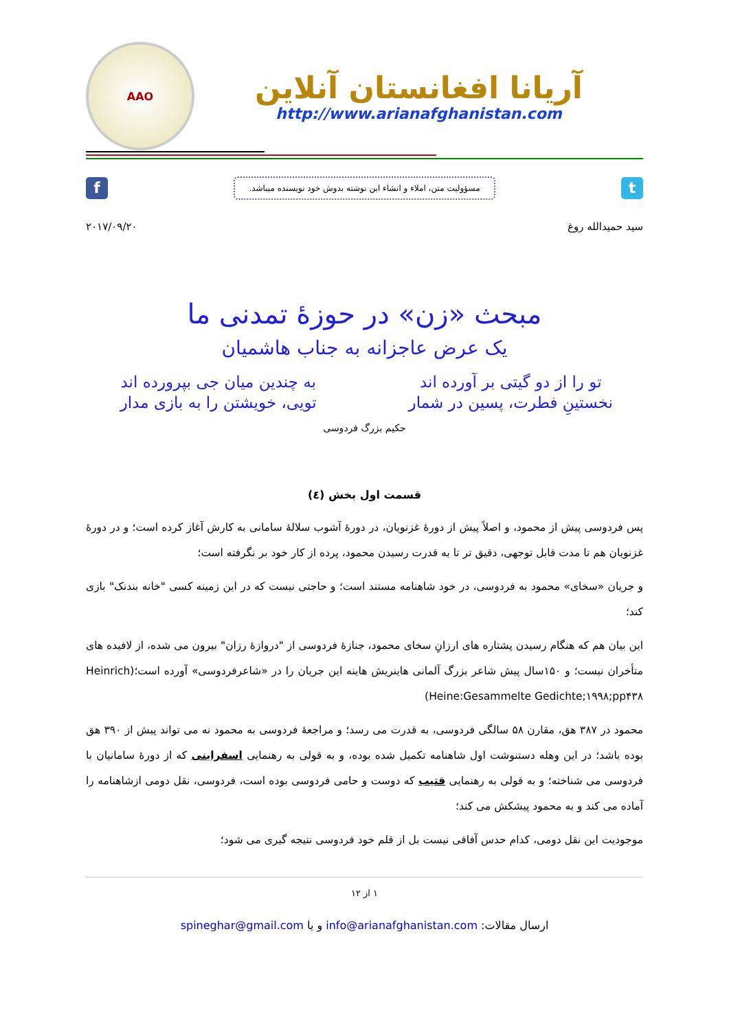AAO
آریانا افغانستان آنلاین
http://www.arianafghanistan.com
f
مسؤولیت متن، املاء و انشاء این نوشته بدوش خود نویسنده میباشد.
t
سید حمیدالله روغ ۲۰۱۷/۰۹/۲۰
مبحث «زن» در حوزۀ تمدنی ما
یک عرض عاجزانه به جناب هاشمیان
تو را از دو گیتی بر آورده اند
به چندین میان جی بپرورده اند
نخستینِ فطرت، پسین در شمار
تویی، خویشتن را به بازی مدار
حکیم بزرگ فردوسی
قسمت اول بخش (٤)
پس فردوسی پیش از محمود، و اصلاً پیش از دورۀ غزنویان، در دورۀ آشوب سلالۀ سامانی به کارش آغاز کرده است؛ و در دورۀ غزنویان هم تا مدت قابل توجهی، دقیق تر تا به قدرت رسیدن محمود، پرده از کار خود بر نگرفته است؛
و جریان «سخای» محمود به فردوسی، در خود شاهنامه مستند است؛ و حاجتی نیست که در این زمینه کسی "خانه بندنک" بازی کند؛
این بیان هم که هنگام رسیدن پشتاره های ارزانِ سخای محمود، جنازۀ فردوسی از "دروازۀ رزان" بیرون می شده، از لافیده های متأخران نیست؛ و ۱۵۰سال پیش شاعر بزرگ آلمانی هاینریش هاینه این جریان را در «شاعرفردوسی» آورده است؛(Heinrich Heine:Gesammelte Gedichte;۱۹۹۸;pp۴۳۸)
محمود در ۳۸۷ هق، مقارن ۵۸ سالگی فردوسی، به قدرت می رسد؛ و مراجعۀ فردوسی به محمود نه می تواند پیش از ۳۹۰ هق بوده باشد؛ در این وهله دستنوشت اول شاهنامه تکمیل شده بوده، و به قولی به رهنمایی اسفراینی که از دورۀ سامانیان با فردوسی می شناخته؛ و به قولی به رهنمایی قتیب که دوست و حامی فردوسی بوده است، فردوسی، نقل دومی ازشاهنامه را آماده می کند و به محمود پیشکش می کند؛
موجودیت این نقل دومی، کدام حدس آفاقی نیست بل از قلم خود فردوسی نتیجه گیری می شود؛
۱ از ۱۲
ارسال مقالات: info@arianafghanistan.com و یا spineghar@gmail.com